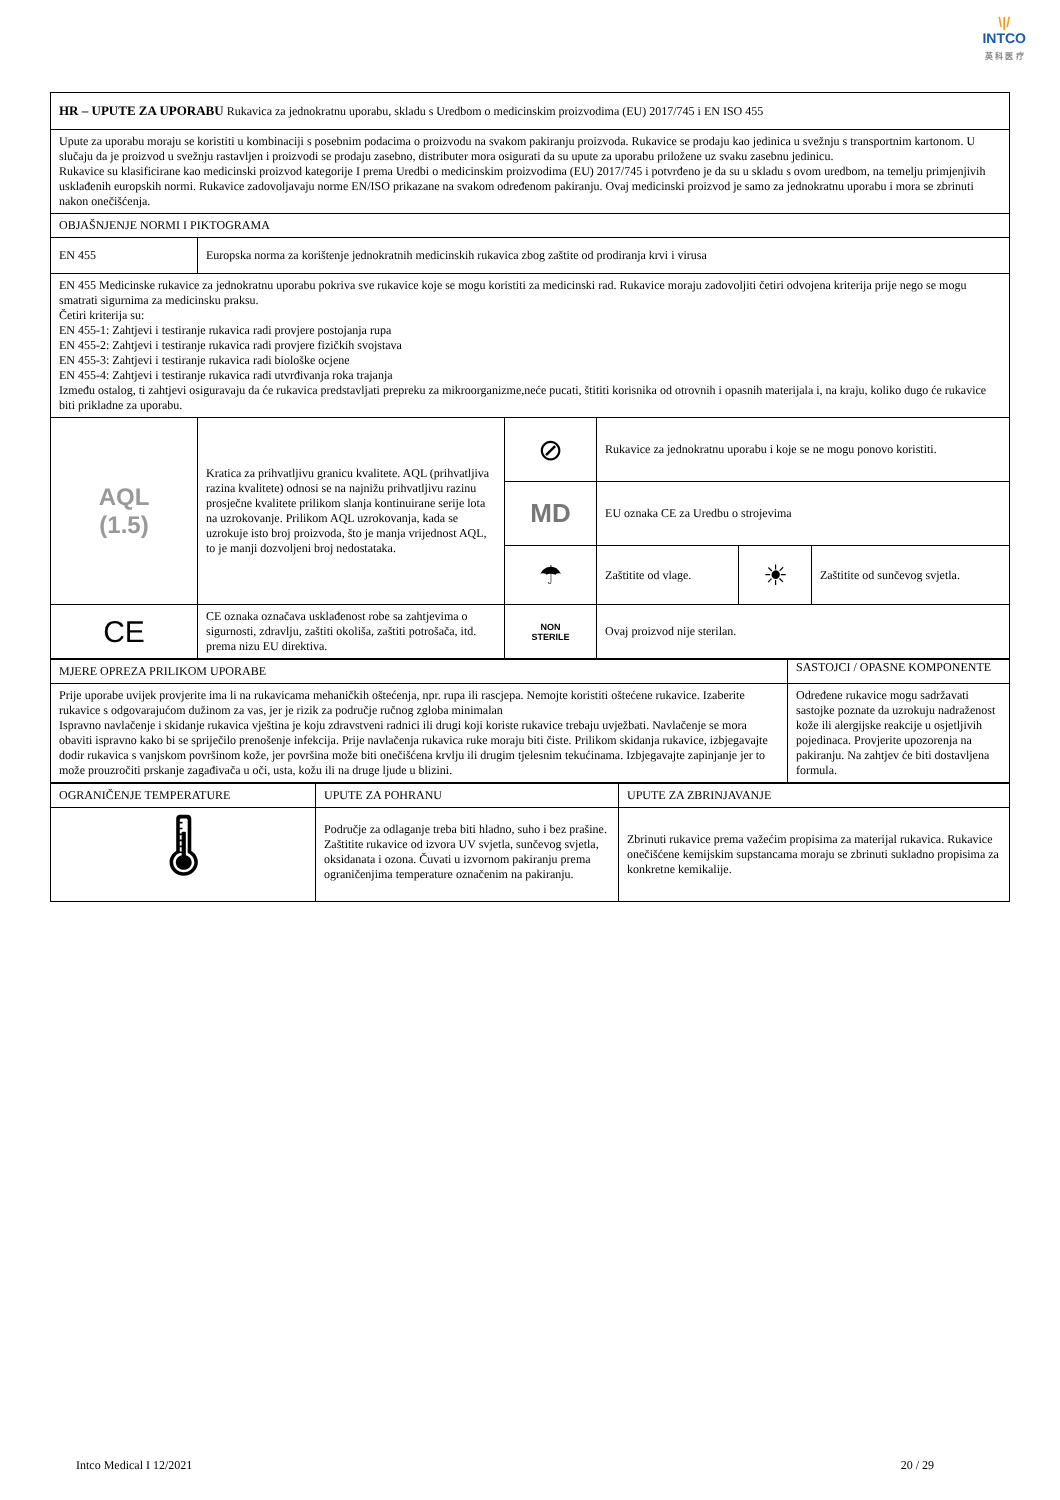\|/
INTCO
英 科 医 疗
| HR – UPUTE ZA UPORABU Rukavica za jednokratnu uporabu, skladu s Uredbom o medicinskim proizvodima (EU) 2017/745 i EN ISO 455 | | | | | |
| Upute za uporabu moraju se koristiti u kombinaciji s posebnim podacima o proizvodu na svakom pakiranju proizvoda. Rukavice se prodaju kao jedinica u svežnju s transportnim kartonom. U slučaju da je proizvod u svežnju rastavljen i proizvodi se prodaju zasebno, distributer mora osigurati da su upute za uporabu priložene uz svaku zasebnu jedinicu. Rukavice su klasificirane kao medicinski proizvod kategorije I prema Uredbi o medicinskim proizvodima (EU) 2017/745 i potvrđeno je da su u skladu s ovom uredbom, na temelju primjenjivih usklađenih europskih normi. Rukavice zadovoljavaju norme EN/ISO prikazane na svakom određenom pakiranju. Ovaj medicinski proizvod je samo za jednokratnu uporabu i mora se zbrinuti nakon onečišćenja. | | | | | |
| OBJAŠNJENJE NORMI I PIKTOGRAMA | | | | | |
| EN 455 | Europska norma za korištenje jednokratnih medicinskih rukavica zbog zaštite od prodiranja krvi i virusa | | | | |
| EN 455 Medicinske rukavice za jednokratnu uporabu pokriva sve rukavice koje se mogu koristiti za medicinski rad. Rukavice moraju zadovoljiti četiri odvojena kriterija prije nego se mogu smatrati sigurnima za medicinsku praksu. Četiri kriterija su: EN 455-1: Zahtjevi i testiranje rukavica radi provjere postojanja rupa EN 455-2: Zahtjevi i testiranje rukavica radi provjere fizičkih svojstava EN 455-3: Zahtjevi i testiranje rukavica radi biološke ocjene EN 455-4: Zahtjevi i testiranje rukavica radi utvrđivanja roka trajanja Između ostalog, ti zahtjevi osiguravaju da će rukavica predstavljati prepreku za mikroorganizme,neće pucati, štititi korisnika od otrovnih i opasnih materijala i, na kraju, koliko dugo će rukavice biti prikladne za uporabu. | | | | | |
| AQL (1.5) | Kratica za prihvatljivu granicu kvalitete. AQL (prihvatljiva razina kvalitete) odnosi se na najnižu prihvatljivu razinu prosječne kvalitete prilikom slanja kontinuirane serije lota na uzrokovanje. Prilikom AQL uzrokovanja, kada se uzrokuje isto broj proizvoda, što je manja vrijednost AQL, to je manji dozvoljeni broj nedostataka. | ⊘ | Rukavice za jednokratnu uporabu i koje se ne mogu ponovo koristiti. | | |
| | | MD | EU oznaka CE za Uredbu o strojevima | | |
| | | ☂ | Zaštitite od vlage. | ☀ | Zaštitite od sunčevog svjetla. |
| CE | CE oznaka označava usklađenost robe sa zahtjevima o sigurnosti, zdravlju, zaštiti okoliša, zaštiti potrošača, itd. prema nizu EU direktiva. | NON STERILE | Ovaj proizvod nije sterilan. | | |
| MJERE OPREZA PRILIKOM UPORABE | SASTOJCI / OPASNE KOMPONENTE |
| Prije uporabe uvijek provjerite ima li na rukavicama mehaničkih oštećenja, npr. rupa ili rascjepa. Nemojte koristiti oštećene rukavice. Izaberite rukavice s odgovarajućom dužinom za vas, jer je rizik za područje ručnog zgloba minimalan Ispravno navlačenje i skidanje rukavica vještina je koju zdravstveni radnici ili drugi koji koriste rukavice trebaju uvježbati. Navlačenje se mora obaviti ispravno kako bi se spriječilo prenošenje infekcija. Prije navlačenja rukavica ruke moraju biti čiste. Prilikom skidanja rukavice, izbjegavajte dodir rukavica s vanjskom površinom kože, jer površina može biti onečišćena krvlju ili drugim tjelesnim tekućinama. Izbjegavajte zapinjanje jer to može prouzročiti prskanje zagađivača u oči, usta, kožu ili na druge ljude u blizini. | Određene rukavice mogu sadržavati sastojke poznate da uzrokuju nadraženost kože ili alergijske reakcije u osjetljivih pojedinaca. Provjerite upozorenja na pakiranju. Na zahtjev će biti dostavljena formula. |
| OGRANIČENJE TEMPERATURE | UPUTE ZA POHRANU | UPUTE ZA ZBRINJAVANJE |
| 🌡 | Područje za odlaganje treba biti hladno, suho i bez prašine. Zaštitite rukavice od izvora UV svjetla, sunčevog svjetla, oksidanata i ozona. Čuvati u izvornom pakiranju prema ograničenjima temperature označenim na pakiranju. | Zbrinuti rukavice prema važećim propisima za materijal rukavica. Rukavice onečišćene kemijskim supstancama moraju se zbrinuti sukladno propisima za konkretne kemikalije. |
Intco Medical I 12/2021 20 / 29